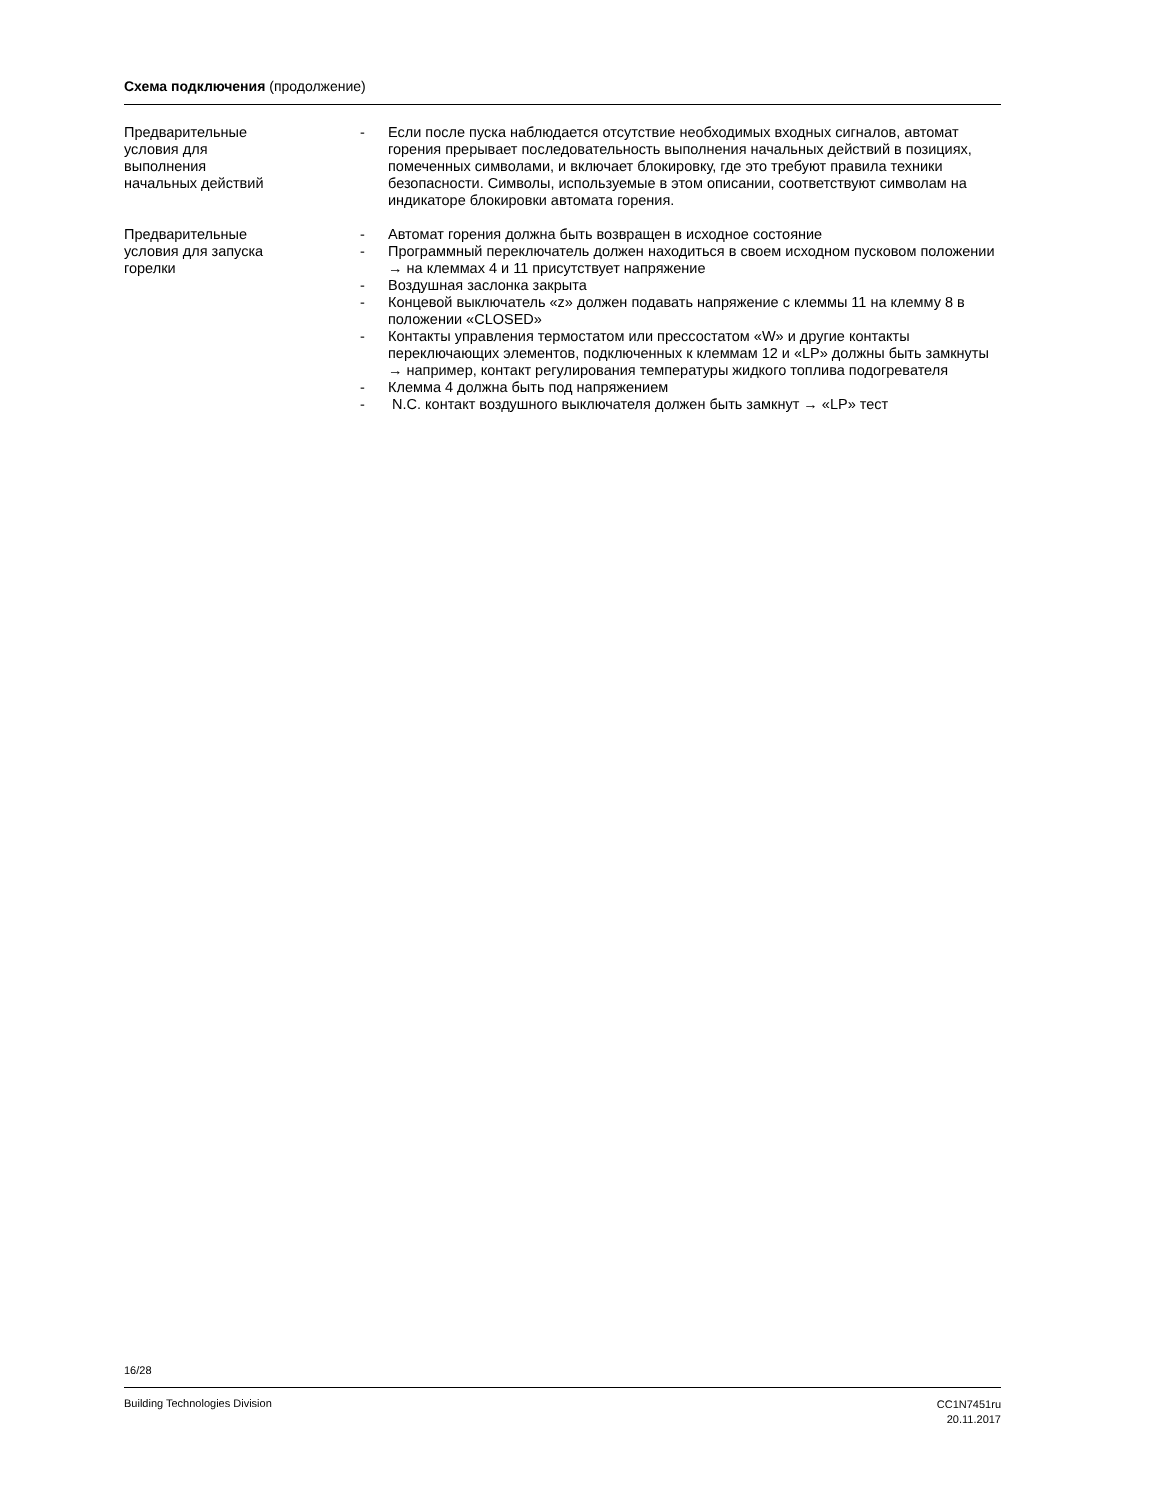Схема подключения (продолжение)
Предварительные
условия для
выполнения
начальных действий
- Если после пуска наблюдается отсутствие необходимых входных сигналов, автомат горения прерывает последовательность выполнения начальных действий в позициях, помеченных символами, и включает блокировку, где это требуют правила техники безопасности. Символы, используемые в этом описании, соответствуют символам на индикаторе блокировки автомата горения.
Предварительные
условия для запуска
горелки
- Автомат горения должна быть возвращен в исходное состояние
- Программный переключатель должен находиться в своем исходном пусковом положении → на клеммах 4 и 11 присутствует напряжение
- Воздушная заслонка закрыта
- Концевой выключатель «z» должен подавать напряжение с клеммы 11 на клемму 8 в положении «CLOSED»
- Контакты управления термостатом или прессостатом «W» и другие контакты переключающих элементов, подключенных к клеммам 12 и «LP» должны быть замкнуты → например, контакт регулирования температуры жидкого топлива подогревателя
- Клемма 4 должна быть под напряжением
- N.C. контакт воздушного выключателя должен быть замкнут → «LP» тест
16/28
Building Technologies Division
CC1N7451ru
20.11.2017